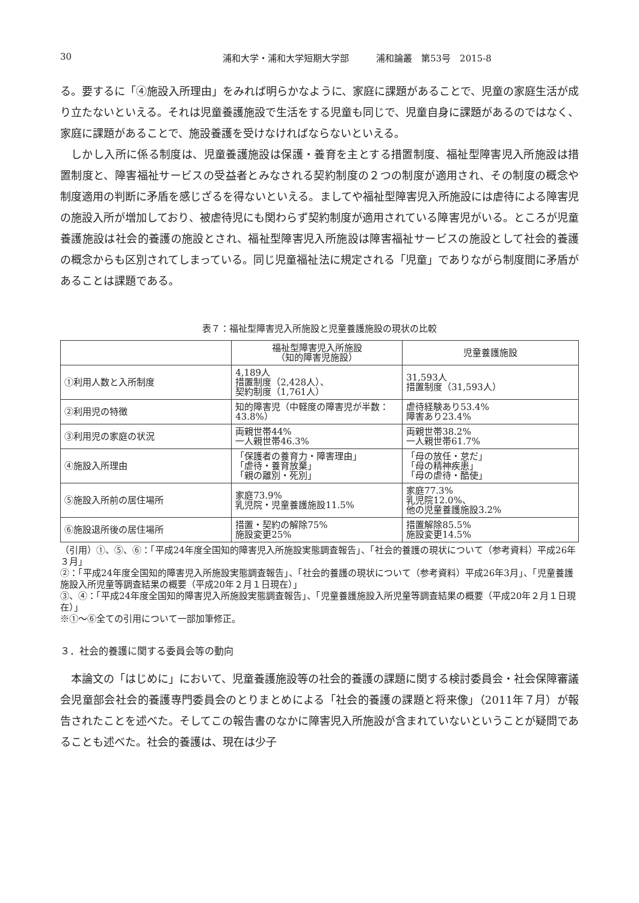30 浦和大学・浦和大学短期大学部　　　浦和論叢　第53号　2015-8
る。要するに「④施設入所理由」をみれば明らかなように、家庭に課題があることで、児童の家庭生活が成り立たないといえる。それは児童養護施設で生活をする児童も同じで、児童自身に課題があるのではなく、家庭に課題があることで、施設養護を受けなければならないといえる。
しかし入所に係る制度は、児童養護施設は保護・養育を主とする措置制度、福祉型障害児入所施設は措置制度と、障害福祉サービスの受益者とみなされる契約制度の２つの制度が適用され、その制度の概念や制度適用の判断に矛盾を感じざるを得ないといえる。ましてや福祉型障害児入所施設には虐待による障害児の施設入所が増加しており、被虐待児にも関わらず契約制度が適用されている障害児がいる。ところが児童養護施設は社会的養護の施設とされ、福祉型障害児入所施設は障害福祉サービスの施設として社会的養護の概念からも区別されてしまっている。同じ児童福祉法に規定される「児童」でありながら制度間に矛盾があることは課題である。
表７：福祉型障害児入所施設と児童養護施設の現状の比較
| | 福祉型障害児入所施設 （知的障害児施設） | 児童養護施設 |
| --- | --- | --- |
| ①利用人数と入所制度 | 4,189人 措置制度（2,428人）、 契約制度（1,761人） | 31,593人 措置制度（31,593人） |
| ②利用児の特徴 | 知的障害児（中軽度の障害児が半数：43.8%） | 虐待経験あり53.4% 障害あり23.4% |
| ③利用児の家庭の状況 | 両親世帯44% 一人親世帯46.3% | 両親世帯38.2% 一人親世帯61.7% |
| ④施設入所理由 | 「保護者の養育力・障害理由」 「虐待・養育放棄」 「親の離別・死別」 | 「母の放任・怠だ」 「母の精神疾患」 「母の虐待・酷使」 |
| ⑤施設入所前の居住場所 | 家庭73.9% 乳児院・児童養護施設11.5% | 家庭77.3% 乳児院12.0%、 他の児童養護施設3.2% |
| ⑥施設退所後の居住場所 | 措置・契約の解除75% 施設変更25% | 措置解除85.5% 施設変更14.5% |
（引用）①、⑤、⑥：「平成24年度全国知的障害児入所施設実態調査報告」、「社会的養護の現状について（参考資料）平成26年３月」
②：「平成24年度全国知的障害児入所施設実態調査報告」、「社会的養護の現状について（参考資料）平成26年3月」、「児童養護施設入所児童等調査結果の概要（平成20年２月１日現在）」
③、④：「平成24年度全国知的障害児入所施設実態調査報告」、「児童養護施設入所児童等調査結果の概要（平成20年２月１日現在）」
※①～⑥全ての引用について一部加筆修正。
３．社会的養護に関する委員会等の動向
本論文の「はじめに」において、児童養護施設等の社会的養護の課題に関する検討委員会・社会保障審議会児童部会社会的養護専門委員会のとりまとめによる「社会的養護の課題と将来像」（2011年７月）が報告されたことを述べた。そしてこの報告書のなかに障害児入所施設が含まれていないということが疑問であることも述べた。社会的養護は、現在は少子